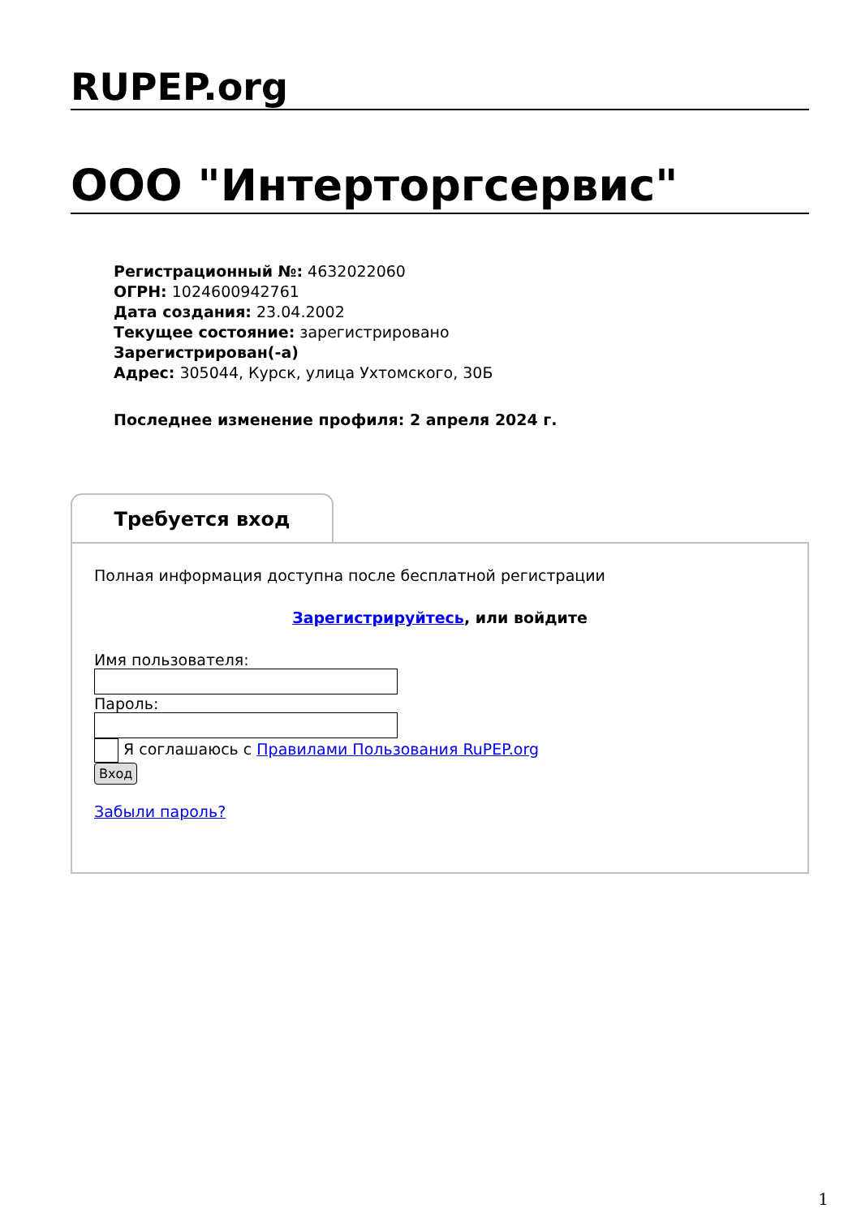RUPEP.org
ООО "Интерторгсервис"
Регистрационный №: 4632022060
ОГРН: 1024600942761
Дата создания: 23.04.2002
Текущее состояние: зарегистрировано
Зарегистрирован(-а)
Адрес: 305044, Курск, улица Ухтомского, 30Б
Последнее изменение профиля: 2 апреля 2024 г.
Требуется вход
Полная информация доступна после бесплатной регистрации
Зарегистрируйтесь, или войдите
Имя пользователя:
Пароль:
Я соглашаюсь с Правилами Пользования RuPEP.org
Вход
Забыли пароль?
1